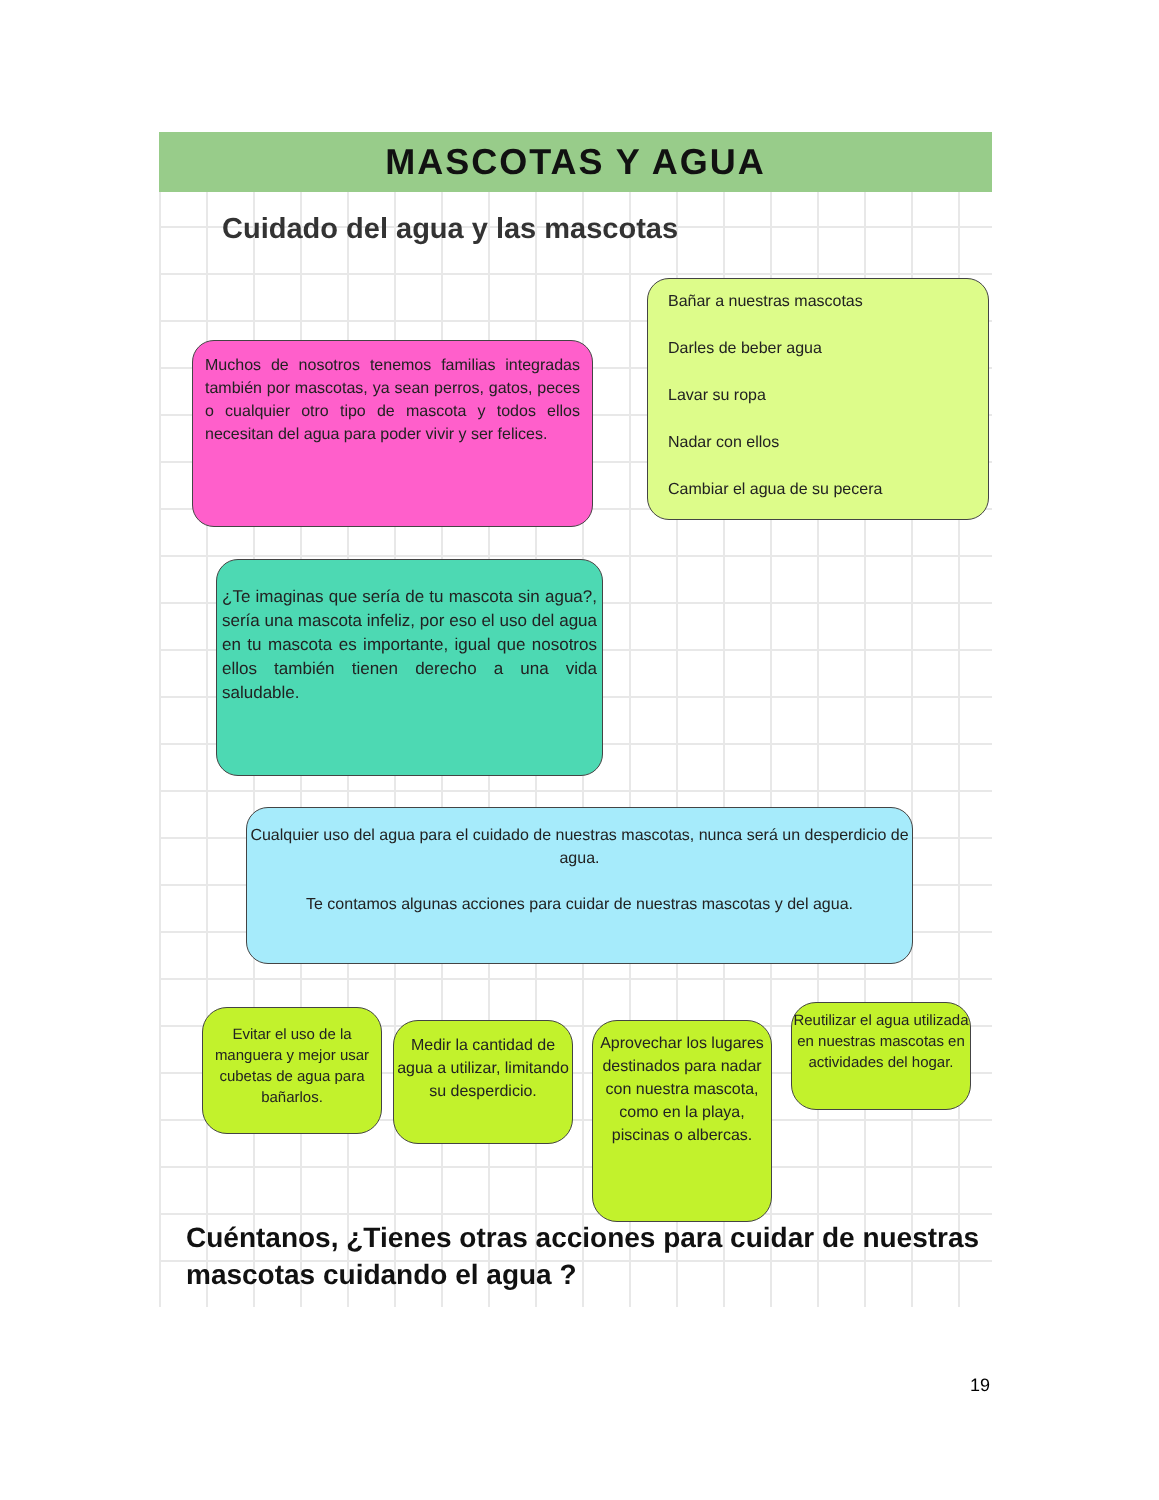MASCOTAS Y AGUA
Cuidado del agua y las mascotas
Muchos de nosotros tenemos familias integradas también por mascotas, ya sean perros, gatos, peces o cualquier otro tipo de mascota y todos ellos necesitan del agua para poder vivir y ser felices.
Bañar a nuestras mascotas
Darles de beber agua
Lavar su ropa
Nadar con ellos
Cambiar el agua de su pecera
¿Te imaginas que sería de tu mascota sin agua?, sería una mascota infeliz, por eso el uso del agua en tu mascota es importante, igual que nosotros ellos también tienen derecho a una vida saludable.
Cualquier uso del agua para el cuidado de nuestras mascotas, nunca será un desperdicio de agua.
Te contamos algunas acciones para cuidar de nuestras mascotas y del agua.
Evitar el uso de la manguera y mejor usar cubetas de agua para bañarlos.
Medir la cantidad de agua a utilizar, limitando su desperdicio.
Aprovechar los lugares destinados para nadar con nuestra mascota, como en la playa, piscinas o albercas.
Reutilizar el agua utilizada en nuestras mascotas en actividades del hogar.
Cuéntanos, ¿Tienes otras acciones para cuidar de nuestras mascotas cuidando el agua ?
19